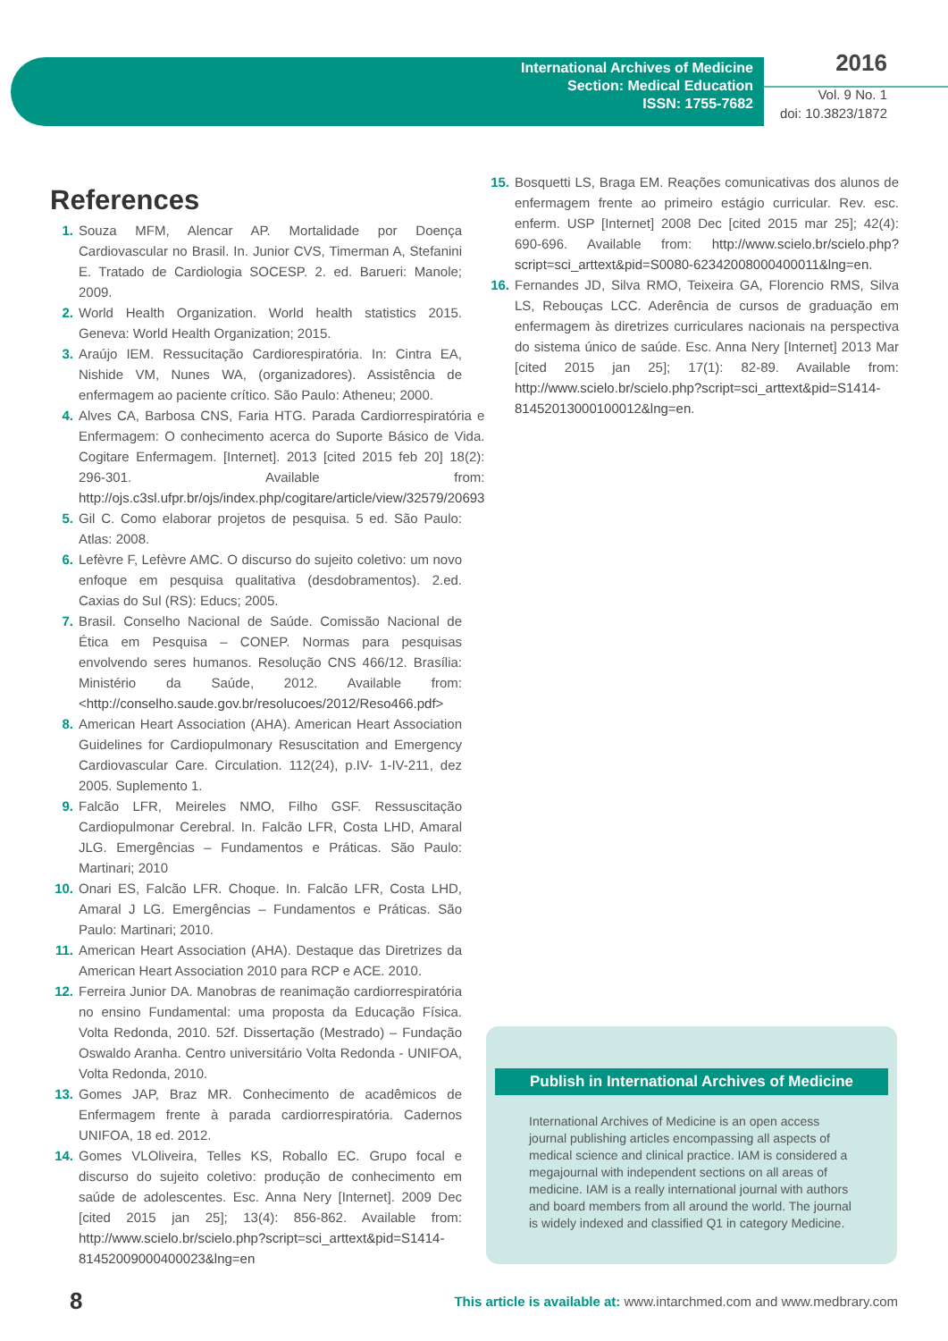International Archives of Medicine
Section: Medical Education
ISSN: 1755-7682
2016
Vol. 9 No. 1
doi: 10.3823/1872
References
1. Souza MFM, Alencar AP. Mortalidade por Doença Cardiovascular no Brasil. In. Junior CVS, Timerman A, Stefanini E. Tratado de Cardiologia SOCESP. 2. ed. Barueri: Manole; 2009.
2. World Health Organization. World health statistics 2015. Geneva: World Health Organization; 2015.
3. Araújo IEM. Ressucitação Cardiorespiratória. In: Cintra EA, Nishide VM, Nunes WA, (organizadores). Assistência de enfermagem ao paciente crítico. São Paulo: Atheneu; 2000.
4. Alves CA, Barbosa CNS, Faria HTG. Parada Cardiorrespiratória e Enfermagem: O conhecimento acerca do Suporte Básico de Vida. Cogitare Enfermagem. [Internet]. 2013 [cited 2015 feb 20] 18(2): 296-301. Available from: http://ojs.c3sl.ufpr.br/ojs/index.php/cogitare/article/view/32579/20693
5. Gil C. Como elaborar projetos de pesquisa. 5 ed. São Paulo: Atlas: 2008.
6. Lefèvre F, Lefèvre AMC. O discurso do sujeito coletivo: um novo enfoque em pesquisa qualitativa (desdobramentos). 2.ed. Caxias do Sul (RS): Educs; 2005.
7. Brasil. Conselho Nacional de Saúde. Comissão Nacional de Ética em Pesquisa – CONEP. Normas para pesquisas envolvendo seres humanos. Resolução CNS 466/12. Brasília: Ministério da Saúde, 2012. Available from: <http://conselho.saude.gov.br/resolucoes/2012/Reso466.pdf>
8. American Heart Association (AHA). American Heart Association Guidelines for Cardiopulmonary Resuscitation and Emergency Cardiovascular Care. Circulation. 112(24), p.IV- 1-IV-211, dez 2005. Suplemento 1.
9. Falcão LFR, Meireles NMO, Filho GSF. Ressuscitação Cardiopulmonar Cerebral. In. Falcão LFR, Costa LHD, Amaral JLG. Emergências – Fundamentos e Práticas. São Paulo: Martinari; 2010
10. Onari ES, Falcão LFR. Choque. In. Falcão LFR, Costa LHD, Amaral J LG. Emergências – Fundamentos e Práticas. São Paulo: Martinari; 2010.
11. American Heart Association (AHA). Destaque das Diretrizes da American Heart Association 2010 para RCP e ACE. 2010.
12. Ferreira Junior DA. Manobras de reanimação cardiorrespiratória no ensino Fundamental: uma proposta da Educação Física. Volta Redonda, 2010. 52f. Dissertação (Mestrado) – Fundação Oswaldo Aranha. Centro universitário Volta Redonda - UNIFOA, Volta Redonda, 2010.
13. Gomes JAP, Braz MR. Conhecimento de acadêmicos de Enfermagem frente à parada cardiorrespiratória. Cadernos UNIFOA, 18 ed. 2012.
14. Gomes VLOliveira, Telles KS, Roballo EC. Grupo focal e discurso do sujeito coletivo: produção de conhecimento em saúde de adolescentes. Esc. Anna Nery [Internet]. 2009 Dec [cited 2015 jan 25]; 13(4): 856-862. Available from: http://www.scielo.br/scielo.php?script=sci_arttext&pid=S1414-81452009000400023&lng=en
15. Bosquetti LS, Braga EM. Reações comunicativas dos alunos de enfermagem frente ao primeiro estágio curricular. Rev. esc. enferm. USP [Internet] 2008 Dec [cited 2015 mar 25]; 42(4): 690-696. Available from: http://www.scielo.br/scielo.php?script=sci_arttext&pid=S0080-62342008000400011&lng=en.
16. Fernandes JD, Silva RMO, Teixeira GA, Florencio RMS, Silva LS, Rebouças LCC. Aderência de cursos de graduação em enfermagem às diretrizes curriculares nacionais na perspectiva do sistema único de saúde. Esc. Anna Nery [Internet] 2013 Mar [cited 2015 jan 25]; 17(1): 82-89. Available from: http://www.scielo.br/scielo.php?script=sci_arttext&pid=S1414-81452013000100012&lng=en.
Publish in International Archives of Medicine
International Archives of Medicine is an open access journal publishing articles encompassing all aspects of medical science and clinical practice. IAM is considered a megajournal with independent sections on all areas of medicine. IAM is a really international journal with authors and board members from all around the world. The journal is widely indexed and classified Q1 in category Medicine.
8
This article is available at: www.intarchmed.com and www.medbrary.com